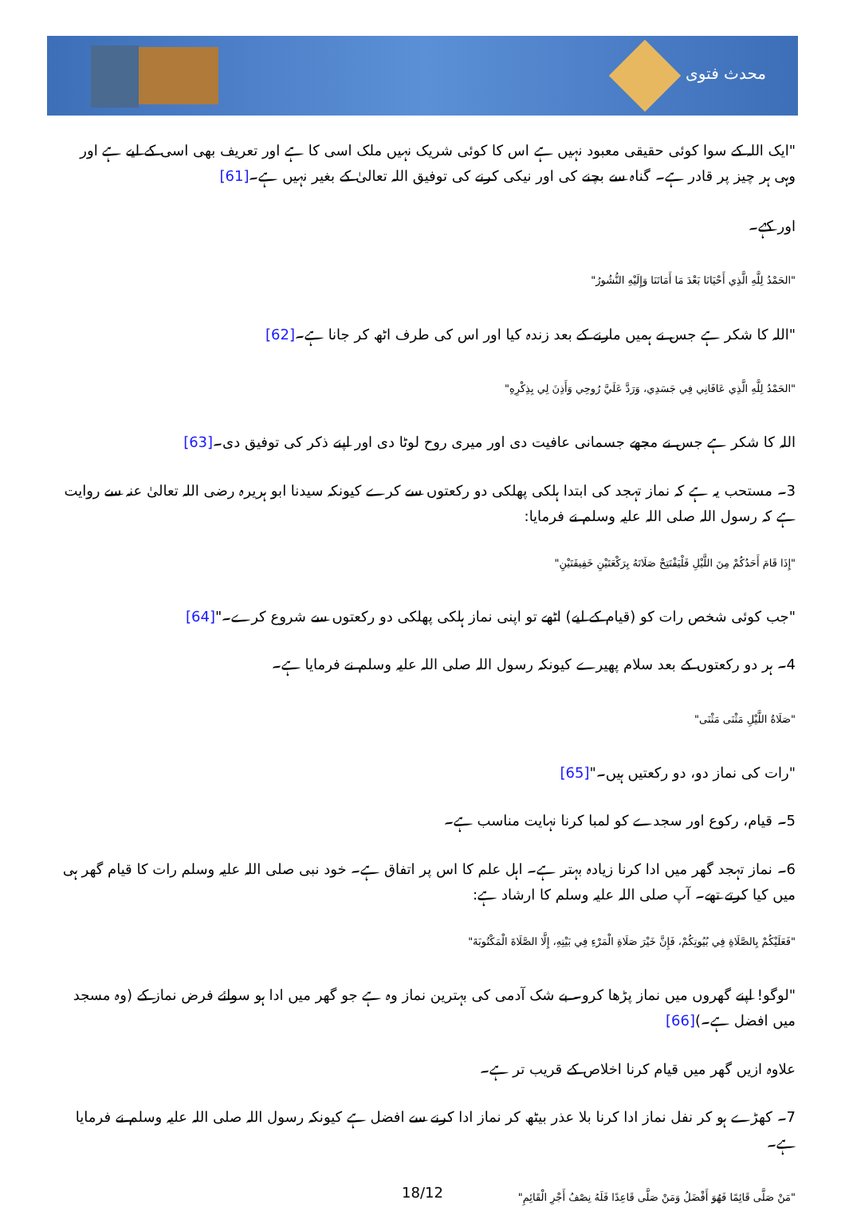محدث فتوی
"ایک اللہ کے سوا کوئی حقیقی معبود نہیں ہے اس کا کوئی شریک نہیں ملک اسی کا ہے اور تعریف بھی اسی کے لیے ہے اور وہی ہر چیز پر قادر ہے۔ گناہ سے بچنے کی اور نیکی کرنے کی توفیق اللہ تعالیٰ کے بغیر نہیں ہے۔[61]
اور کہے۔
"الحَمْدُ لِلَّهِ الَّذِي أَحْيَانَا بَعْدَ مَا أَمَاتَنَا وَإِلَيْهِ النُّشُورُ"
"اللہ کا شکر ہے جس نے ہمیں مارنے کے بعد زندہ کیا اور اس کی طرف اٹھ کر جانا ہے۔[62]
"الحَمْدُ لِلَّهِ الَّذِي عَافَانِي فِي جَسَدِي، وَرَدَّ عَلَيَّ رُوحِي وَأَذِنَ لِي بِذِكْرِهِ"
اللہ کا شکر ہے جس نے مجھے جسمانی عافیت دی اور میری روح لوٹا دی اور اپنے ذکر کی توفیق دی۔[63]
3۔ مستحب یہ ہے کہ نماز تہجد کی ابتدا ہلکی پھلکی دو رکعتوں سے کرے کیونکہ سیدنا ابو ہریرہ رضی اللہ تعالیٰ عنہ سے روایت ہے کہ رسول اللہ صلی اللہ علیہ وسلم نے فرمایا:
"إِذَا قَامَ أَحَدُكُمْ مِنَ اللَّيْلِ فَلْيَفْتَتِحْ صَلَاتَهُ بِرَكْعَتَيْنِ خَفِيفَتَيْنِ"
"جب کوئی شخص رات کو (قیام کے لیے) اٹھے تو اپنی نماز ہلکی پھلکی دو رکعتوں سے شروع کرے۔"[64]
4۔ ہر دو رکعتوں کے بعد سلام پھیرے کیونکہ رسول اللہ صلی اللہ علیہ وسلم نے فرمایا ہے۔
"صَلَاةُ اللَّيْلِ مَثْنَى مَثْنَى"
"رات کی نماز دو، دو رکعتیں ہیں۔"[65]
5۔ قیام، رکوع اور سجدے کو لمبا کرنا نہایت مناسب ہے۔
6۔ نماز تہجد گھر میں ادا کرنا زیادہ بہتر ہے۔ اہل علم کا اس پر اتفاق ہے۔ خود نبی صلی اللہ علیہ وسلم رات کا قیام گھر ہی میں کیا کرتے تھے۔ آپ صلی اللہ علیہ وسلم کا ارشاد ہے:
"فَعَلَيْكُمْ بِالصَّلَاةِ فِي بُيُوتِكُمْ، فَإِنَّ خَيْرَ صَلَاةِ الْمَرْءِ فِي بَيْتِهِ، إِلَّا الصَّلَاةَ الْمَكْتُوبَةَ"
"لوگو! اپنے گھروں میں نماز پڑھا کرو۔ بے شک آدمی کی بہترین نماز وہ ہے جو گھر میں ادا ہو سوائے فرض نماز کے (وہ مسجد میں افضل ہے۔)[66]
علاوہ ازیں گھر میں قیام کرنا اخلاص کے قریب تر ہے۔
7۔ کھڑے ہو کر نفل نماز ادا کرنا بلا عذر بیٹھ کر نماز ادا کرنے سے افضل ہے کیونکہ رسول اللہ صلی اللہ علیہ وسلم نے فرمایا ہے۔
"مَنْ صَلَّى قَائِمًا فَهُوَ أَفْضَلُ وَمَنْ صَلَّى قَاعِدًا فَلَهُ نِصْفُ أَجْرِ الْقَائِمِ"
18/12